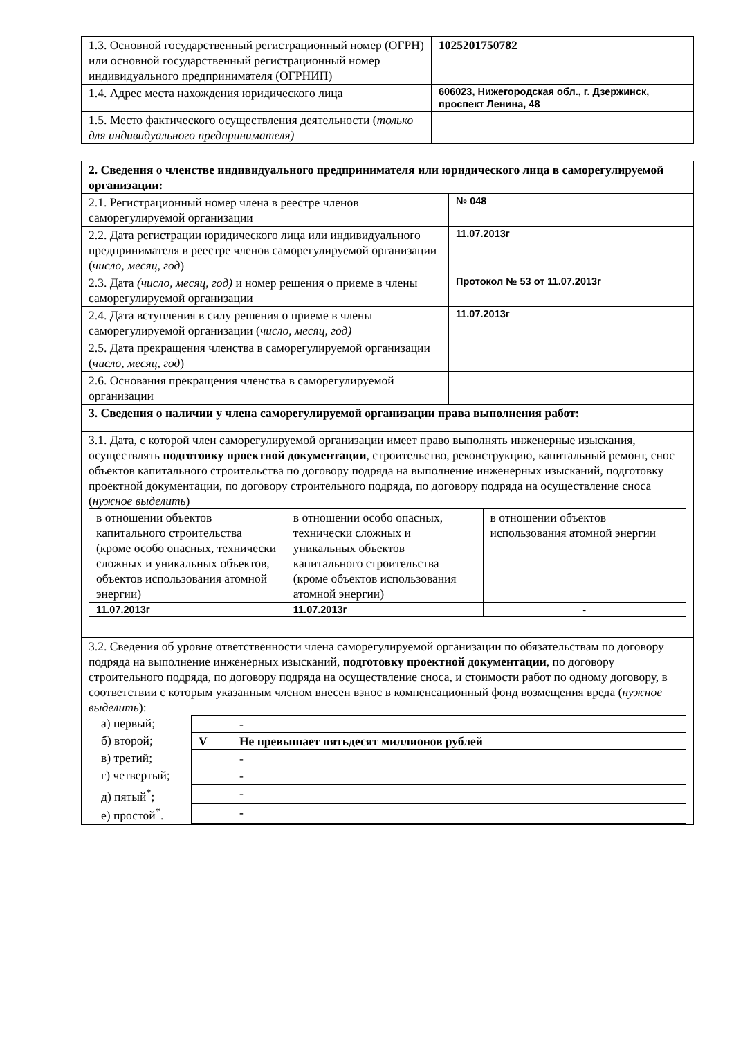| 1.3. Основной государственный регистрационный номер (ОГРН) или основной государственный регистрационный номер индивидуального предпринимателя (ОГРНИП) | 1025201750782 |
| 1.4. Адрес места нахождения юридического лица | 606023, Нижегородская обл., г. Дзержинск, проспект Ленина, 48 |
| 1.5. Место фактического осуществления деятельности ( только для индивидуального предпринимателя) | |
| 2. Сведения о членстве индивидуального предпринимателя или юридического лица в саморегулируемой организации: | |
| 2.1. Регистрационный номер члена в реестре членов саморегулируемой организации | № 048 |
| 2.2. Дата регистрации юридического лица или индивидуального предпринимателя в реестре членов саморегулируемой организации ( число, месяц, год ) | 11.07.2013г |
| 2.3. Дата (число, месяц, год) и номер решения о приеме в члены саморегулируемой организации | Протокол № 53 от 11.07.2013г |
| 2.4. Дата вступления в силу решения о приеме в члены саморегулируемой организации ( число, месяц, год) | 11.07.2013г |
| 2.5. Дата прекращения членства в саморегулируемой организации ( число, месяц, год ) | |
| 2.6. Основания прекращения членства в саморегулируемой организации | |
| 3. Сведения о наличии у члена саморегулируемой организации права выполнения работ: | |
| 3.1. Дата, с которой член саморегулируемой организации имеет право выполнять инженерные изыскания, осуществлять подготовку проектной документации , строительство, реконструкцию, капитальный ремонт, снос объектов капитального строительства по договору подряда на выполнение инженерных изысканий, подготовку проектной документации, по договору строительного подряда, по договору подряда на осуществление сноса ( нужное выделить ) / в отношении объектов капитального строительства (кроме особо опасных, технически сложных и уникальных объектов, объектов использования атомной энергии) / в отношении особо опасных, технически сложных и уникальных объектов капитального строительства (кроме объектов использования атомной энергии) / в отношении объектов использования атомной энергии / / 11.07.2013г / 11.07.2013г / - / | |
| 3.2. Сведения об уровне ответственности члена саморегулируемой организации по обязательствам по договору подряда на выполнение инженерных изысканий, подготовку проектной документации , по договору строительного подряда, по договору подряда на осуществление сноса, и стоимости работ по одному договору, в соответствии с которым указанным членом внесен взнос в компенсационный фонд возмещения вреда ( нужное выделить ): / а) первый; / / - / / б) второй; / V / Не превышает пятьдесят миллионов рублей / / в) третий; / / - / / г) четвертый; / / - / / д) пятый<sup>*</sup>; / / - / / е) простой<sup>*</sup>. / / - / | |